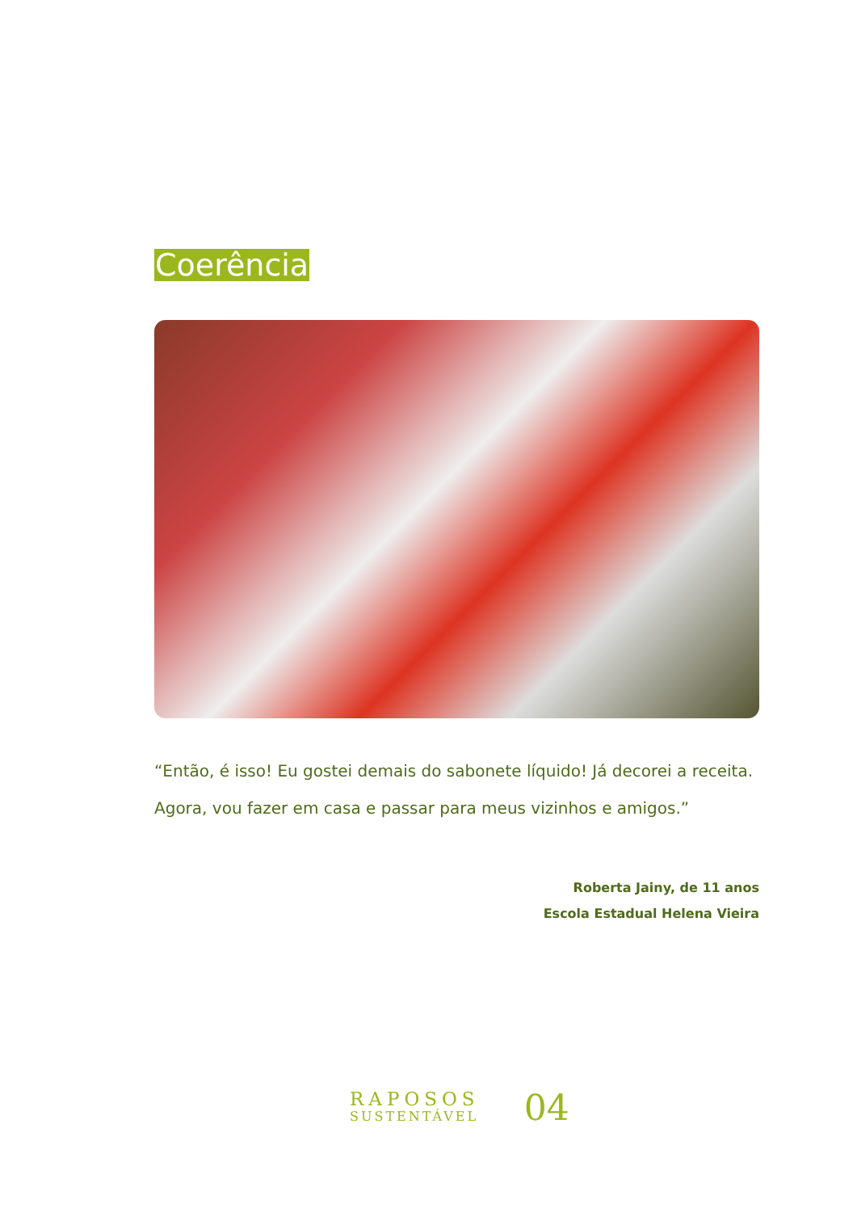Coerência
“Então, é isso! Eu gostei demais do sabonete líquido! Já decorei a receita. Agora, vou fazer em casa e passar para meus vizinhos e amigos.”
Roberta Jainy, de 11 anos
Escola Estadual Helena Vieira
RAPOSOS
SUSTENTÁVEL
04